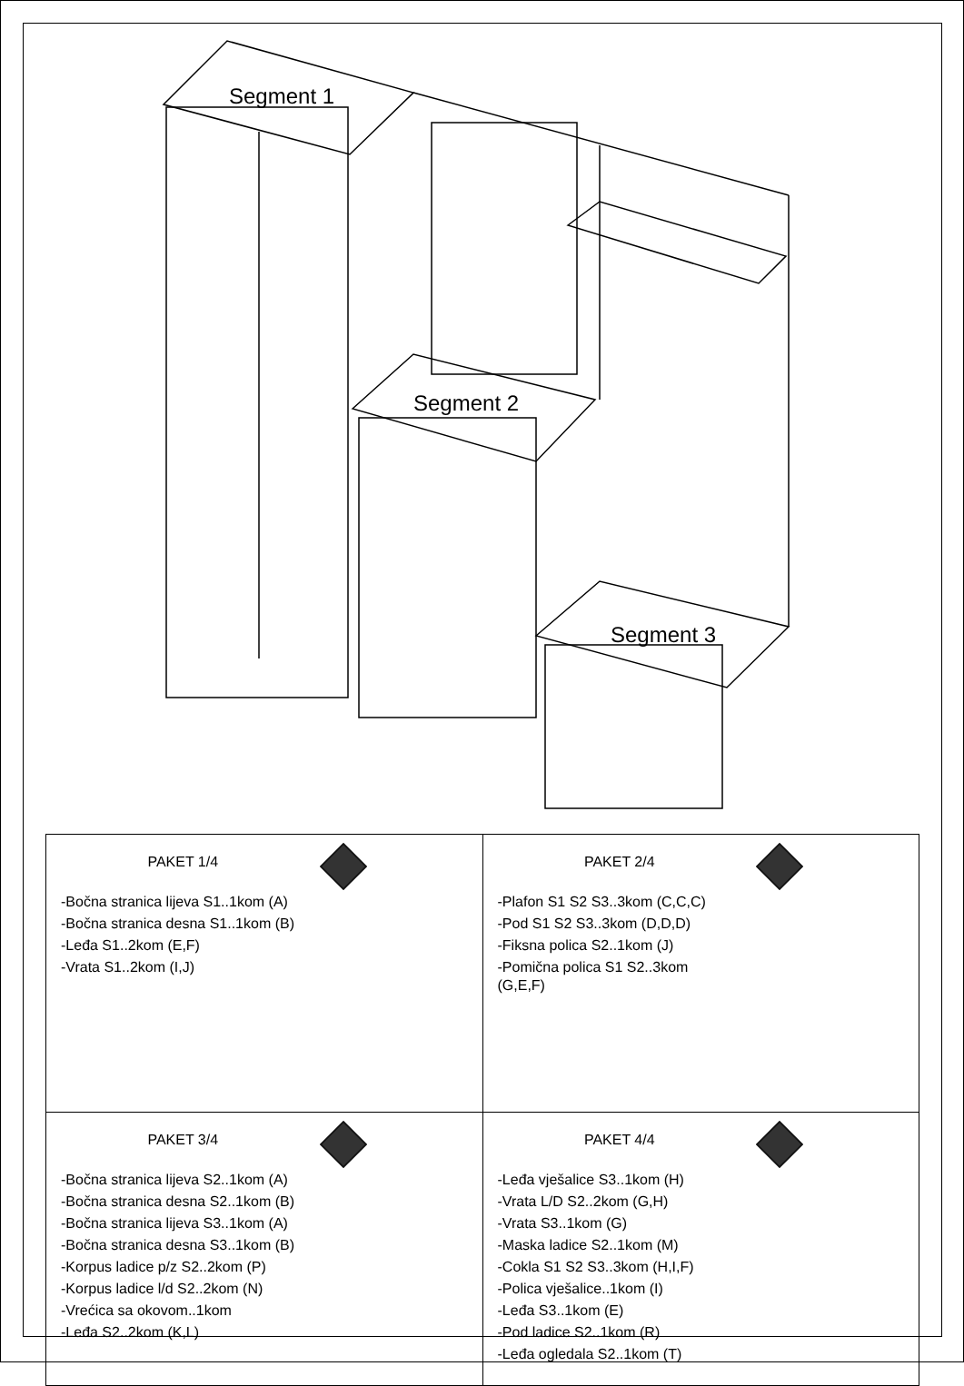Segment 1
Segment 2
Segment 3
| PAKET 1/4 -Bočna stranica lijeva S1..1kom (A) -Bočna stranica desna S1..1kom (B) -Leđa S1..2kom (E,F) -Vrata S1..2kom (I,J) | PAKET 2/4 -Plafon S1 S2 S3..3kom (C,C,C) -Pod S1 S2 S3..3kom (D,D,D) -Fiksna polica S2..1kom (J) -Pomična polica S1 S2..3kom (G,E,F) |
| PAKET 3/4 -Bočna stranica lijeva S2..1kom (A) -Bočna stranica desna S2..1kom (B) -Bočna stranica lijeva S3..1kom (A) -Bočna stranica desna S3..1kom (B) -Korpus ladice p/z S2..2kom (P) -Korpus ladice l/d S2..2kom (N) -Vrećica sa okovom..1kom -Leđa S2..2kom (K,L) | PAKET 4/4 -Leđa vješalice S3..1kom (H) -Vrata L/D S2..2kom (G,H) -Vrata S3..1kom (G) -Maska ladice S2..1kom (M) -Cokla S1 S2 S3..3kom (H,I,F) -Polica vješalice..1kom (I) -Leđa S3..1kom (E) -Pod ladice S2..1kom (R) -Leđa ogledala S2..1kom (T) |